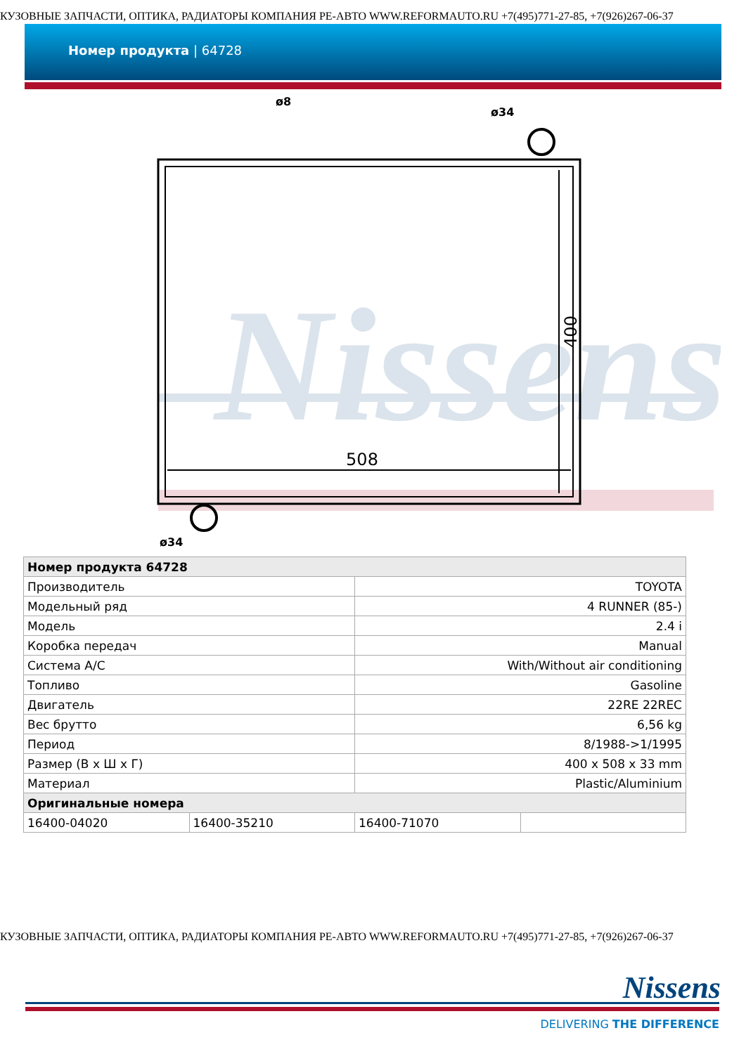КУЗОВНЫЕ ЗАПЧАСТИ, ОПТИКА, РАДИАТОРЫ КОМПАНИЯ РЕ-АВТО WWW.REFORMAUTO.RU +7(495)771-27-85, +7(926)267-06-37
Номер продукта | 64728
Nissens
508
400
ø8
ø34
ø34
| Номер продукта 64728 | | | |
| Производитель | | TOYOTA | |
| Модельный ряд | | 4 RUNNER (85-) | |
| Модель | | 2.4 i | |
| Коробка передач | | Manual | |
| Система A/C | | With/Without air conditioning | |
| Топливо | | Gasoline | |
| Двигатель | | 22RE 22REC | |
| Вес брутто | | 6,56 kg | |
| Период | | 8/1988->1/1995 | |
| Размер (В x Ш x Г) | | 400 x 508 x 33 mm | |
| Материал | | Plastic/Aluminium | |
| Оригинальные номера | | | |
| 16400-04020 | 16400-35210 | 16400-71070 | |
КУЗОВНЫЕ ЗАПЧАСТИ, ОПТИКА, РАДИАТОРЫ КОМПАНИЯ РЕ-АВТО WWW.REFORMAUTO.RU +7(495)771-27-85, +7(926)267-06-37
Nissens
DELIVERING THE DIFFERENCE